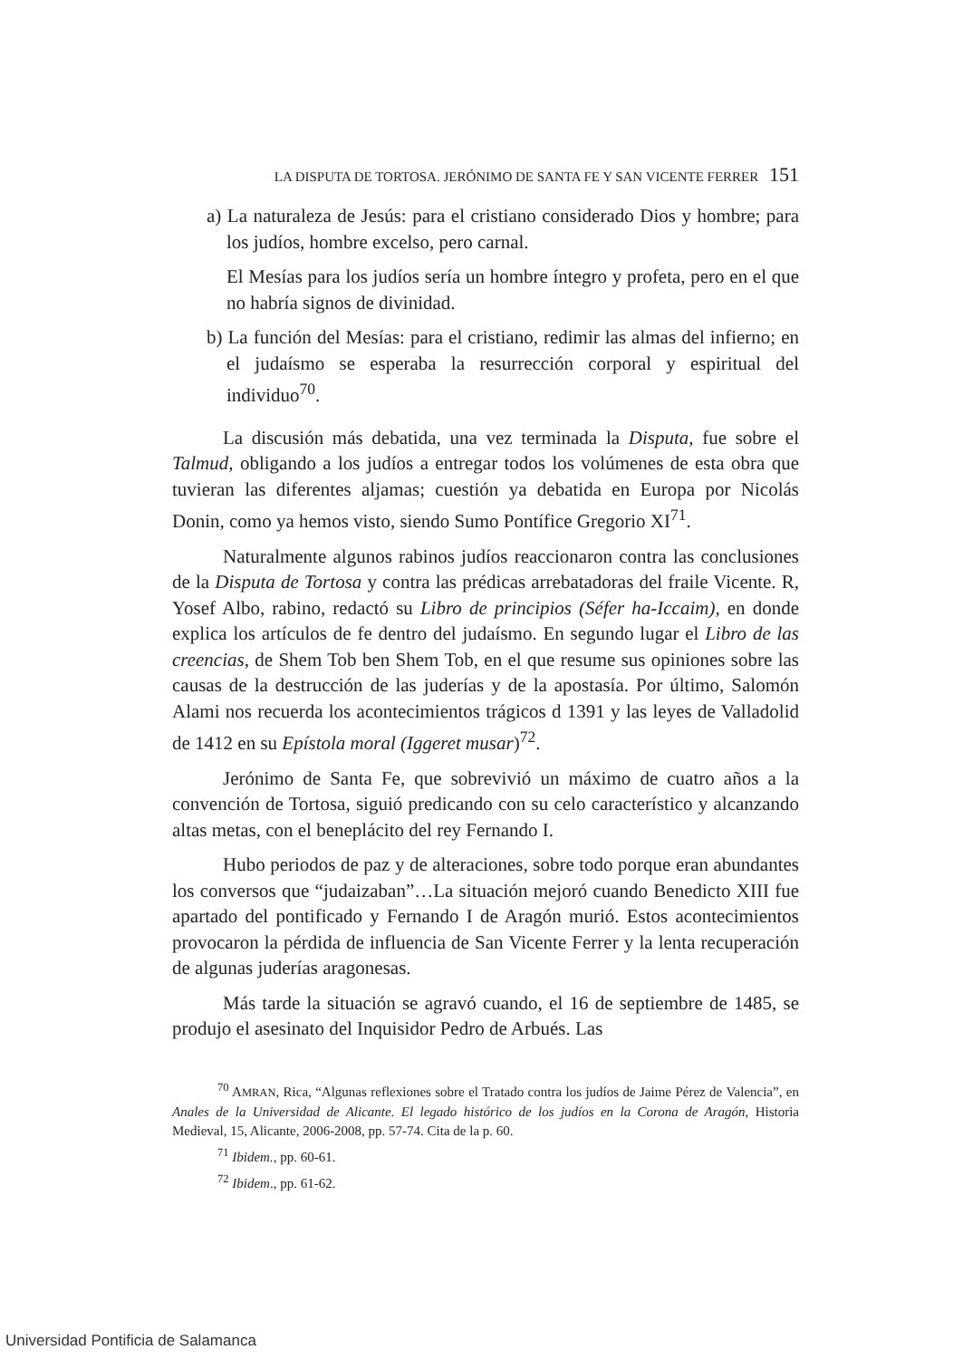LA DISPUTA DE TORTOSA. JERÓNIMO DE SANTA FE Y SAN VICENTE FERRER 151
a) La naturaleza de Jesús: para el cristiano considerado Dios y hombre; para los judíos, hombre excelso, pero carnal.
El Mesías para los judíos sería un hombre íntegro y profeta, pero en el que no habría signos de divinidad.
b) La función del Mesías: para el cristiano, redimir las almas del infierno; en el judaísmo se esperaba la resurrección corporal y espiritual del individuo<sup>70</sup>.
La discusión más debatida, una vez terminada la Disputa, fue sobre el Talmud, obligando a los judíos a entregar todos los volúmenes de esta obra que tuvieran las diferentes aljamas; cuestión ya debatida en Europa por Nicolás Donin, como ya hemos visto, siendo Sumo Pontífice Gregorio XI<sup>71</sup>.
Naturalmente algunos rabinos judíos reaccionaron contra las conclusiones de la Disputa de Tortosa y contra las prédicas arrebatadoras del fraile Vicente. R, Yosef Albo, rabino, redactó su Libro de principios (Séfer ha-Iccaim), en donde explica los artículos de fe dentro del judaísmo. En segundo lugar el Libro de las creencias, de Shem Tob ben Shem Tob, en el que resume sus opiniones sobre las causas de la destrucción de las juderías y de la apostasía. Por último, Salomón Alami nos recuerda los acontecimientos trágicos d 1391 y las leyes de Valladolid de 1412 en su Epístola moral (Iggeret musar)<sup>72</sup>.
Jerónimo de Santa Fe, que sobrevivió un máximo de cuatro años a la convención de Tortosa, siguió predicando con su celo característico y alcanzando altas metas, con el beneplácito del rey Fernando I.
Hubo periodos de paz y de alteraciones, sobre todo porque eran abundantes los conversos que “judaizaban”…La situación mejoró cuando Benedicto XIII fue apartado del pontificado y Fernando I de Aragón murió. Estos acontecimientos provocaron la pérdida de influencia de San Vicente Ferrer y la lenta recuperación de algunas juderías aragonesas.
Más tarde la situación se agravó cuando, el 16 de septiembre de 1485, se produjo el asesinato del Inquisidor Pedro de Arbués. Las
<sup>70</sup> AMRAN, Rica, “Algunas reflexiones sobre el Tratado contra los judíos de Jaime Pérez de Valencia”, en Anales de la Universidad de Alicante. El legado histórico de los judíos en la Corona de Aragón, Historia Medieval, 15, Alicante, 2006-2008, pp. 57-74. Cita de la p. 60.
<sup>71</sup> Ibidem., pp. 60-61.
<sup>72</sup> Ibidem., pp. 61-62.
Universidad Pontificia de Salamanca